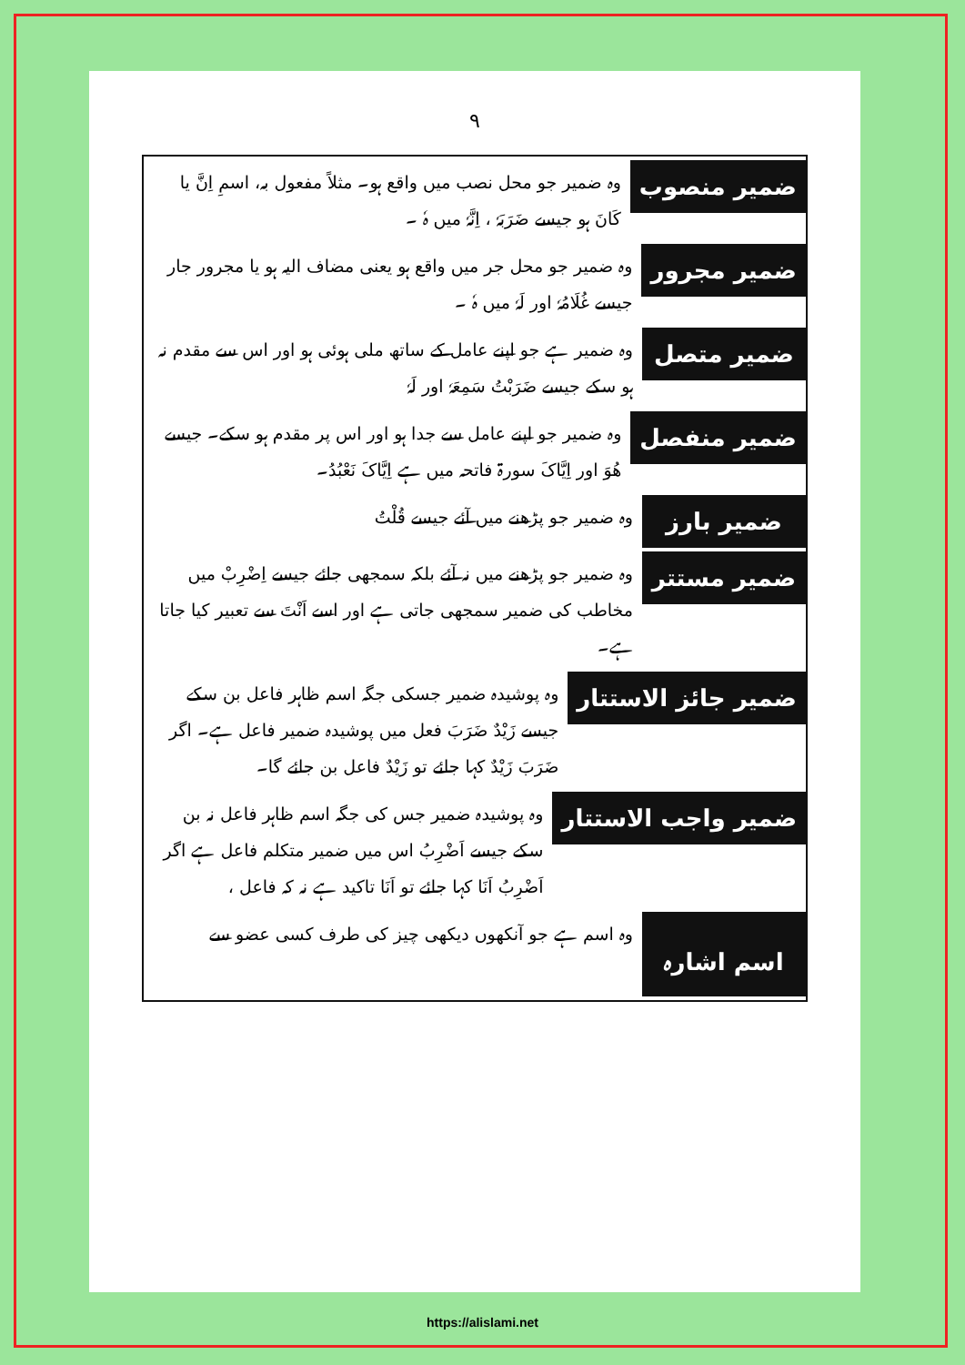٩
ضمیر منصوب
وہ ضمیر جو محل نصب میں واقع ہو۔ مثلاً مفعول بہ، اسمِ اِنَّ یا کَانَ ہو جیسے ضَرَبَہٗ ، اِنَّہٗ میں ہٗ ۔
ضمیر مجرور
وہ ضمیر جو محل جر میں واقع ہو یعنی مضاف الیہ ہو یا مجرور جار جیسے غُلَامُہٗ اور لَہٗ میں ہٗ ۔
ضمیر متصل
وہ ضمیر ہے جو اپنے عامل کے ساتھ ملی ہوئی ہو اور اس سے مقدم نہ ہو سکے جیسے ضَرَبْتُ سَمِعَہٗ اور لَہٗ
ضمیر منفصل
وہ ضمیر جو اپنے عامل سے جدا ہو اور اس پر مقدم ہو سکے۔ جیسے ھُوَ اور اِیَّاکَ سورۃ فاتحہ میں ہے اِیَّاکَ نَعْبُدُ۔
ضمیر بارز
وہ ضمیر جو پڑھنے میں آئے جیسے قُلْتُ
ضمیر مستتر
وہ ضمیر جو پڑھنے میں نہ آئے بلکہ سمجھی جائے جیسے اِضْرِبْ میں مخاطب کی ضمیر سمجھی جاتی ہے اور اسے اَنْتَ سے تعبیر کیا جاتا ہے۔
ضمیر جائز الاستتار
وہ پوشیدہ ضمیر جسکی جگہ اسم ظاہر فاعل بن سکے جیسے زَیْدٌ ضَرَبَ فعل میں پوشیدہ ضمیر فاعل ہے۔ اگر ضَرَبَ زَیْدٌ کہا جائے تو زَیْدٌ فاعل بن جائے گا۔
ضمیر واجب الاستتار
وہ پوشیدہ ضمیر جس کی جگہ اسم ظاہر فاعل نہ بن سکے جیسے اَضْرِبُ اس میں ضمیر متکلم فاعل ہے اگر اَضْرِبُ اَنَا کہا جائے تو اَنَا تاکید ہے نہ کہ فاعل ،
اسم اشارہ
وہ اسم ہے جو آنکھوں دیکھی چیز کی طرف کسی عضو سے
https://alislami.net